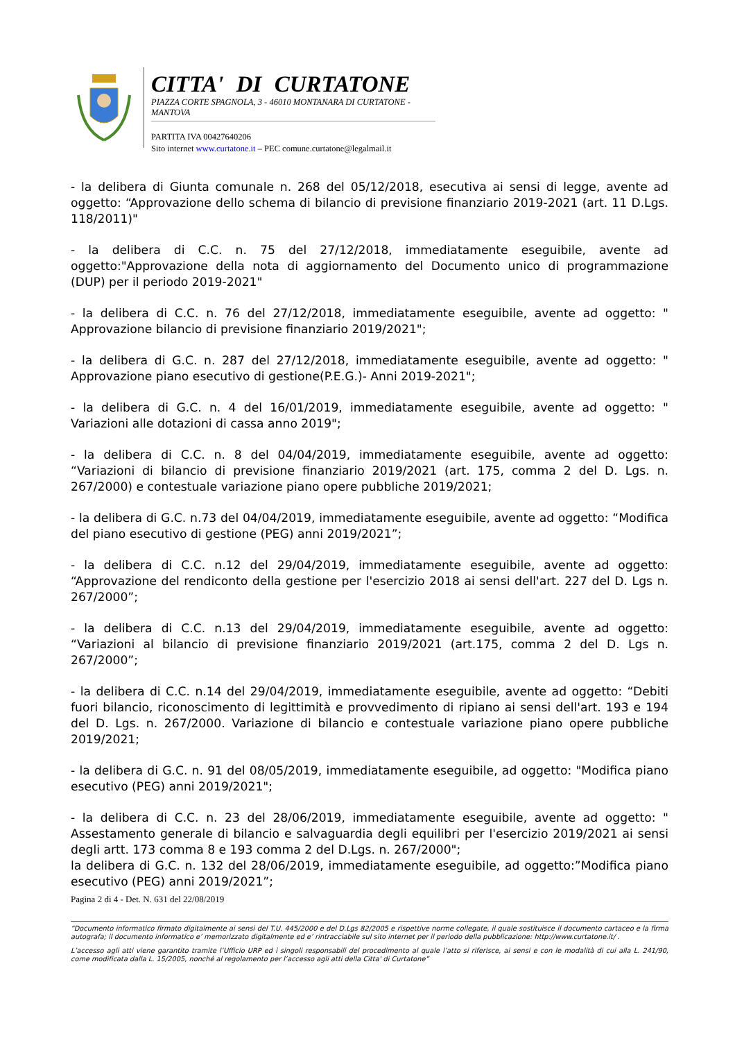CITTA' DI CURTATONE
PIAZZA CORTE SPAGNOLA, 3 - 46010 MONTANARA DI CURTATONE - MANTOVA
PARTITA IVA 00427640206
Sito internet www.curtatone.it – PEC comune.curtatone@legalmail.it
- la delibera di Giunta comunale n. 268 del 05/12/2018, esecutiva ai sensi di legge, avente ad oggetto: “Approvazione dello schema di bilancio di previsione finanziario 2019-2021 (art. 11 D.Lgs. 118/2011)"
- la delibera di C.C. n. 75 del 27/12/2018, immediatamente eseguibile, avente ad oggetto:"Approvazione della nota di aggiornamento del Documento unico di programmazione (DUP) per il periodo 2019-2021"
- la delibera di C.C. n. 76 del 27/12/2018, immediatamente eseguibile, avente ad oggetto: " Approvazione bilancio di previsione finanziario 2019/2021";
- la delibera di G.C. n. 287 del 27/12/2018, immediatamente eseguibile, avente ad oggetto: " Approvazione piano esecutivo di gestione(P.E.G.)- Anni 2019-2021";
- la delibera di G.C. n. 4 del 16/01/2019, immediatamente eseguibile, avente ad oggetto: " Variazioni alle dotazioni di cassa anno 2019";
- la delibera di C.C. n. 8 del 04/04/2019, immediatamente eseguibile, avente ad oggetto: “Variazioni di bilancio di previsione finanziario 2019/2021 (art. 175, comma 2 del D. Lgs. n. 267/2000) e contestuale variazione piano opere pubbliche 2019/2021;
- la delibera di G.C. n.73 del 04/04/2019, immediatamente eseguibile, avente ad oggetto: “Modifica del piano esecutivo di gestione (PEG) anni 2019/2021”;
- la delibera di C.C. n.12 del 29/04/2019, immediatamente eseguibile, avente ad oggetto: “Approvazione del rendiconto della gestione per l'esercizio 2018 ai sensi dell'art. 227 del D. Lgs n. 267/2000”;
- la delibera di C.C. n.13 del 29/04/2019, immediatamente eseguibile, avente ad oggetto: “Variazioni al bilancio di previsione finanziario 2019/2021 (art.175, comma 2 del D. Lgs n. 267/2000”;
- la delibera di C.C. n.14 del 29/04/2019, immediatamente eseguibile, avente ad oggetto: “Debiti fuori bilancio, riconoscimento di legittimità e provvedimento di ripiano ai sensi dell'art. 193 e 194 del D. Lgs. n. 267/2000. Variazione di bilancio e contestuale variazione piano opere pubbliche 2019/2021;
- la delibera di G.C. n. 91 del 08/05/2019, immediatamente eseguibile, ad oggetto: "Modifica piano esecutivo (PEG) anni 2019/2021";
- la delibera di C.C. n. 23 del 28/06/2019, immediatamente eseguibile, avente ad oggetto: " Assestamento generale di bilancio e salvaguardia degli equilibri per l'esercizio 2019/2021 ai sensi degli artt. 173 comma 8 e 193 comma 2 del D.Lgs. n. 267/2000";
la delibera di G.C. n. 132 del 28/06/2019, immediatamente eseguibile, ad oggetto:”Modifica piano esecutivo (PEG) anni 2019/2021”;
Pagina 2 di 4 - Det. N. 631 del 22/08/2019
“Documento informatico firmato digitalmente ai sensi del T.U. 445/2000 e del D.Lgs 82/2005 e rispettive norme collegate, il quale sostituisce il documento cartaceo e la firma autografa; il documento informatico e’ memorizzato digitalmente ed e’ rintracciabile sul sito internet per il periodo della pubblicazione: http://www.curtatone.it/ .
L’accesso agli atti viene garantito tramite l’Ufficio URP ed i singoli responsabili del procedimento al quale l’atto si riferisce, ai sensi e con le modalità di cui alla L. 241/90, come modificata dalla L. 15/2005, nonché al regolamento per l’accesso agli atti della Citta' di Curtatone”